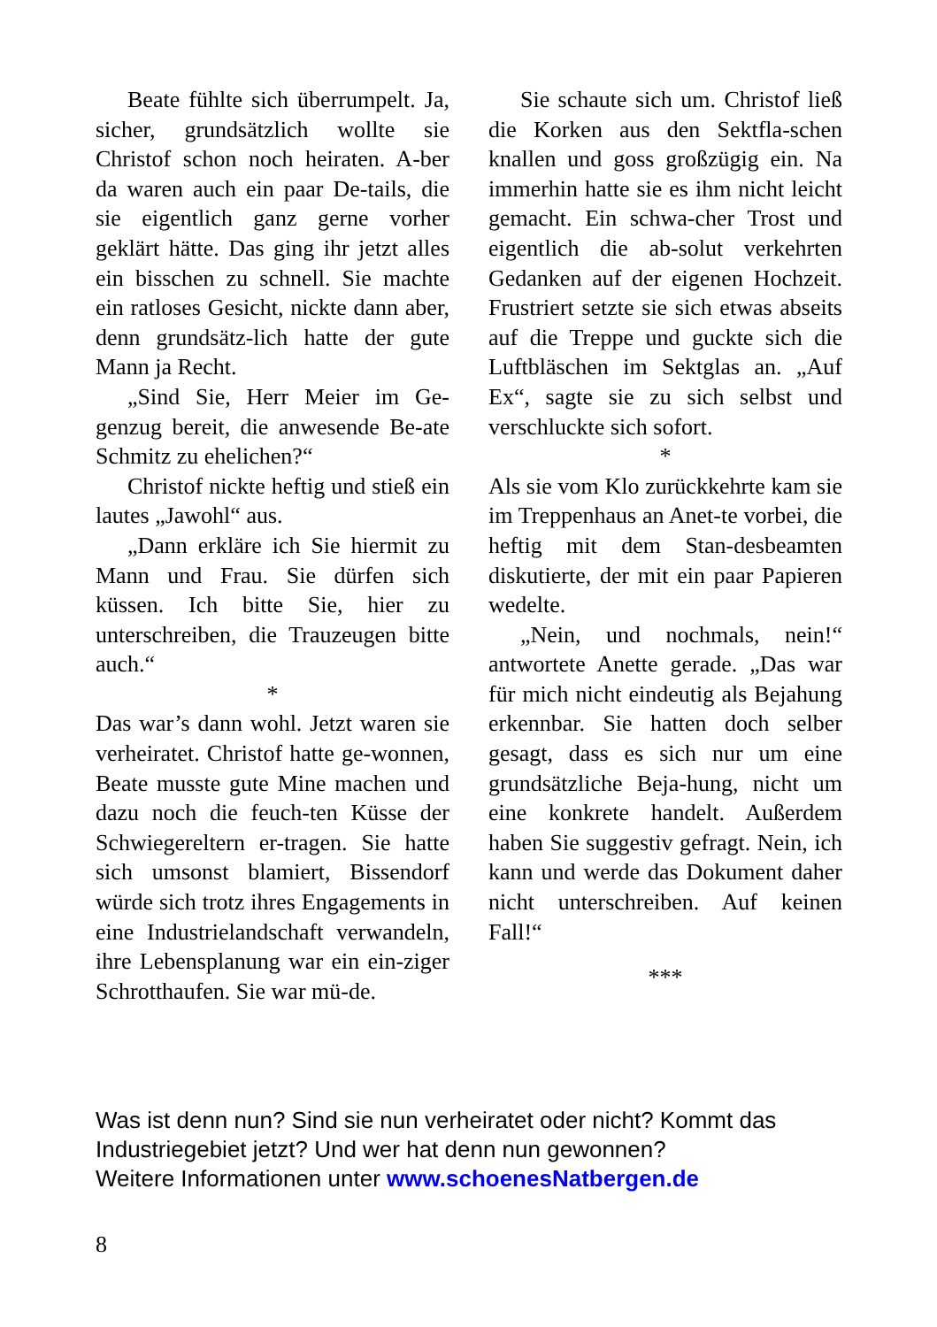Beate fühlte sich überrumpelt. Ja, sicher, grundsätzlich wollte sie Christof schon noch heiraten. A-ber da waren auch ein paar De-tails, die sie eigentlich ganz gerne vorher geklärt hätte. Das ging ihr jetzt alles ein bisschen zu schnell. Sie machte ein ratloses Gesicht, nickte dann aber, denn grundsätz-lich hatte der gute Mann ja Recht.
„Sind Sie, Herr Meier im Ge-genzug bereit, die anwesende Be-ate Schmitz zu ehelichen?“
Christof nickte heftig und stieß ein lautes „Jawohl“ aus.
„Dann erkläre ich Sie hiermit zu Mann und Frau. Sie dürfen sich küssen. Ich bitte Sie, hier zu unterschreiben, die Trauzeugen bitte auch.“
*
Das war’s dann wohl. Jetzt waren sie verheiratet. Christof hatte ge-wonnen, Beate musste gute Mine machen und dazu noch die feuch-ten Küsse der Schwiegereltern er-tragen. Sie hatte sich umsonst blamiert, Bissendorf würde sich trotz ihres Engagements in eine Industrielandschaft verwandeln, ihre Lebensplanung war ein ein-ziger Schrotthaufen. Sie war mü-de.
Sie schaute sich um. Christof ließ die Korken aus den Sektfla-schen knallen und goss großzügig ein. Na immerhin hatte sie es ihm nicht leicht gemacht. Ein schwa-cher Trost und eigentlich die ab-solut verkehrten Gedanken auf der eigenen Hochzeit. Frustriert setzte sie sich etwas abseits auf die Treppe und guckte sich die Luftbläschen im Sektglas an. „Auf Ex“, sagte sie zu sich selbst und verschluckte sich sofort.
*
Als sie vom Klo zurückkehrte kam sie im Treppenhaus an Anet-te vorbei, die heftig mit dem Stan-desbeamten diskutierte, der mit ein paar Papieren wedelte.
„Nein, und nochmals, nein!“ antwortete Anette gerade. „Das war für mich nicht eindeutig als Bejahung erkennbar. Sie hatten doch selber gesagt, dass es sich nur um eine grundsätzliche Beja-hung, nicht um eine konkrete handelt. Außerdem haben Sie suggestiv gefragt. Nein, ich kann und werde das Dokument daher nicht unterschreiben. Auf keinen Fall!“
***
Was ist denn nun? Sind sie nun verheiratet oder nicht? Kommt das Industriegebiet jetzt? Und wer hat denn nun gewonnen?
Weitere Informationen unter www.schoenesNatbergen.de
8